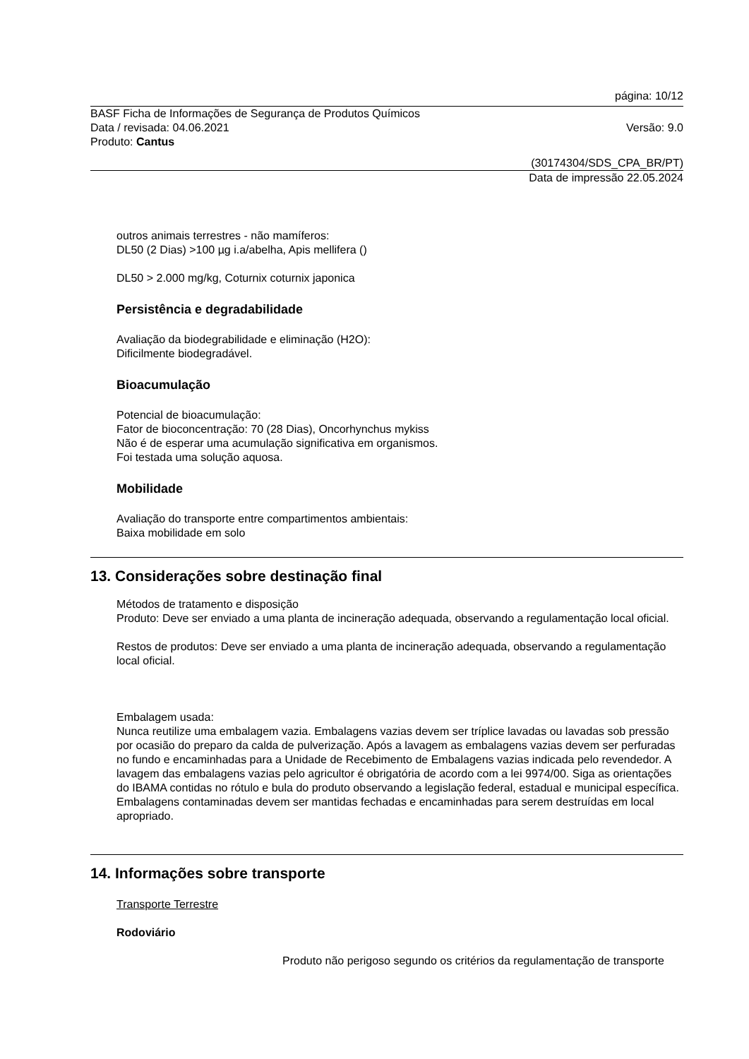página: 10/12
BASF Ficha de Informações de Segurança de Produtos Químicos
Data / revisada: 04.06.2021 Versão: 9.0
Produto: Cantus
(30174304/SDS_CPA_BR/PT)
Data de impressão 22.05.2024
outros animais terrestres - não mamíferos:
DL50 (2 Dias) >100 µg i.a/abelha, Apis mellifera ()
DL50 > 2.000 mg/kg, Coturnix coturnix japonica
Persistência e degradabilidade
Avaliação da biodegrabilidade e eliminação (H2O):
Dificilmente biodegradável.
Bioacumulação
Potencial de bioacumulação:
Fator de bioconcentração: 70 (28 Dias), Oncorhynchus mykiss
Não é de esperar uma acumulação significativa em organismos.
Foi testada uma solução aquosa.
Mobilidade
Avaliação do transporte entre compartimentos ambientais:
Baixa mobilidade em solo
13. Considerações sobre destinação final
Métodos de tratamento e disposição
Produto: Deve ser enviado a uma planta de incineração adequada, observando a regulamentação local oficial.
Restos de produtos: Deve ser enviado a uma planta de incineração adequada, observando a regulamentação local oficial.
Embalagem usada:
Nunca reutilize uma embalagem vazia. Embalagens vazias devem ser tríplice lavadas ou lavadas sob pressão por ocasião do preparo da calda de pulverização. Após a lavagem as embalagens vazias devem ser perfuradas no fundo e encaminhadas para a Unidade de Recebimento de Embalagens vazias indicada pelo revendedor. A lavagem das embalagens vazias pelo agricultor é obrigatória de acordo com a lei 9974/00. Siga as orientações do IBAMA contidas no rótulo e bula do produto observando a legislação federal, estadual e municipal específica. Embalagens contaminadas devem ser mantidas fechadas e encaminhadas para serem destruídas em local apropriado.
14. Informações sobre transporte
Transporte Terrestre
Rodoviário
Produto não perigoso segundo os critérios da regulamentação de transporte